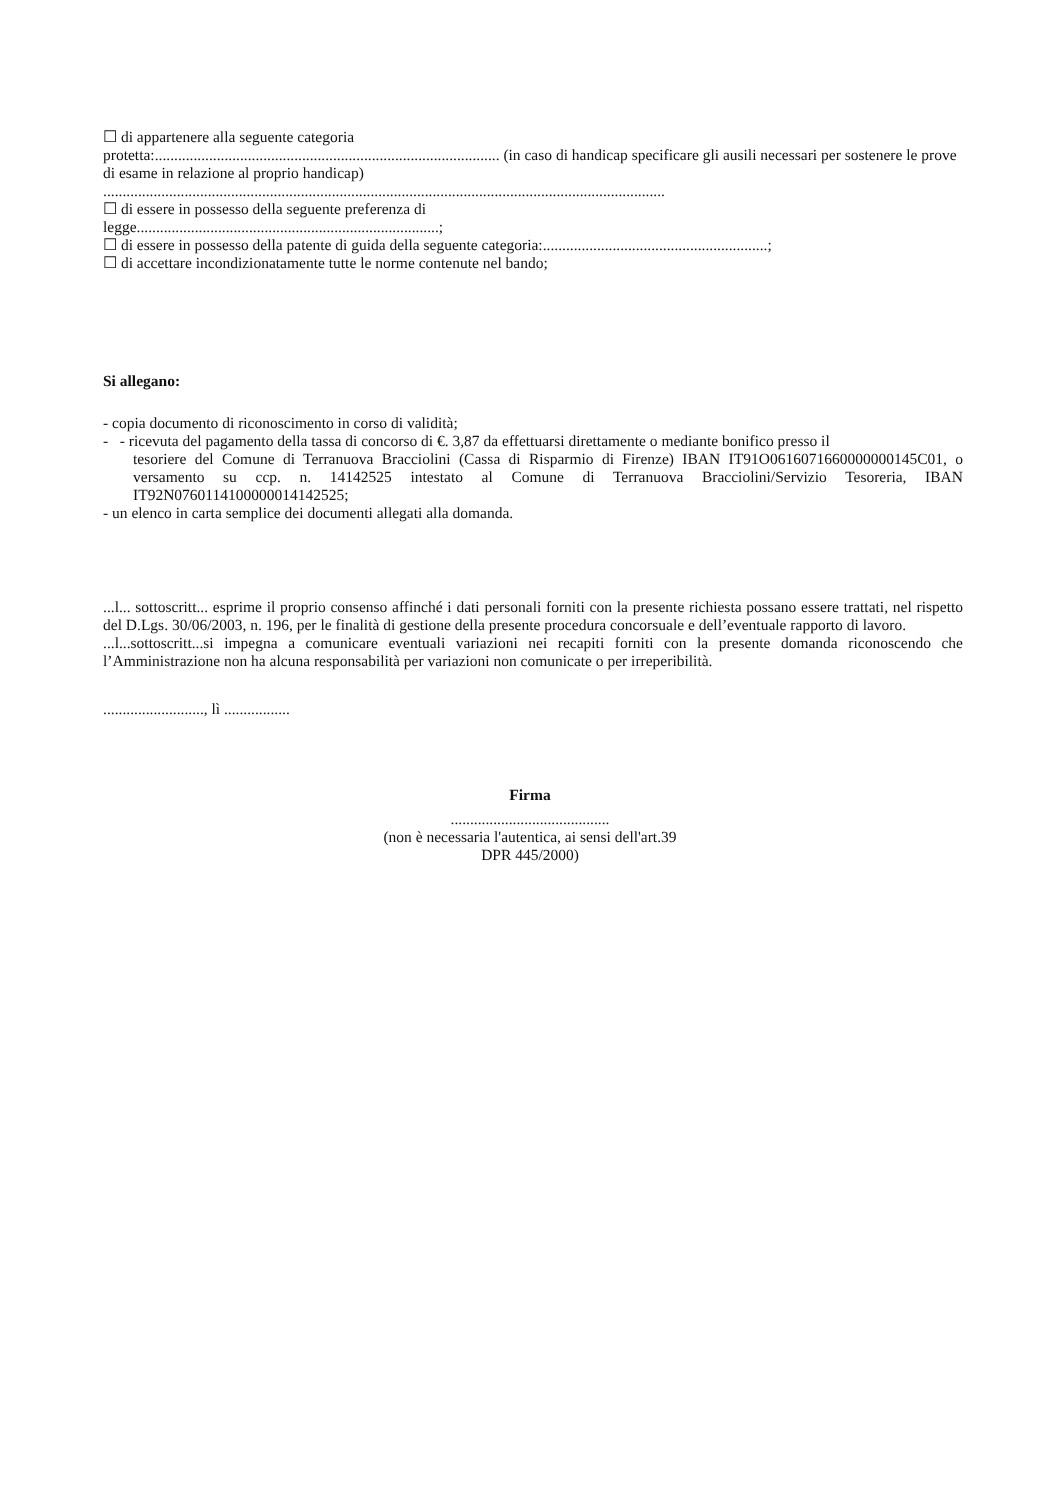☐ di appartenere alla seguente categoria
protetta:......................................................................................... (in caso di handicap specificare gli ausili necessari per sostenere le prove di esame in relazione al proprio handicap)
.................................................................................................................................................
☐ di essere in possesso della seguente preferenza di
legge..............................................................................;
☐ di essere in possesso della patente di guida della seguente categoria:..........................................................;
☐ di accettare incondizionatamente tutte le norme contenute nel bando;
Si allegano:
- copia documento di riconoscimento in corso di validità;
- - ricevuta del pagamento della tassa di concorso di €. 3,87 da effettuarsi direttamente o mediante bonifico presso il
tesoriere del Comune di Terranuova Bracciolini (Cassa di Risparmio di Firenze) IBAN IT91O0616071660000000145C01, o versamento su ccp. n. 14142525 intestato al Comune di Terranuova Bracciolini/Servizio Tesoreria, IBAN IT92N0760114100000014142525;
- un elenco in carta semplice dei documenti allegati alla domanda.
...l... sottoscritt... esprime il proprio consenso affinché i dati personali forniti con la presente richiesta possano essere trattati, nel rispetto del D.Lgs. 30/06/2003, n. 196, per le finalità di gestione della presente procedura concorsuale e dell’eventuale rapporto di lavoro.
...l...sottoscritt...si impegna a comunicare eventuali variazioni nei recapiti forniti con la presente domanda riconoscendo che l’Amministrazione non ha alcuna responsabilità per variazioni non comunicate o per irreperibilità.
.........................., lì .................
Firma
.........................................
(non è necessaria l'autentica, ai sensi dell'art.39 DPR 445/2000)